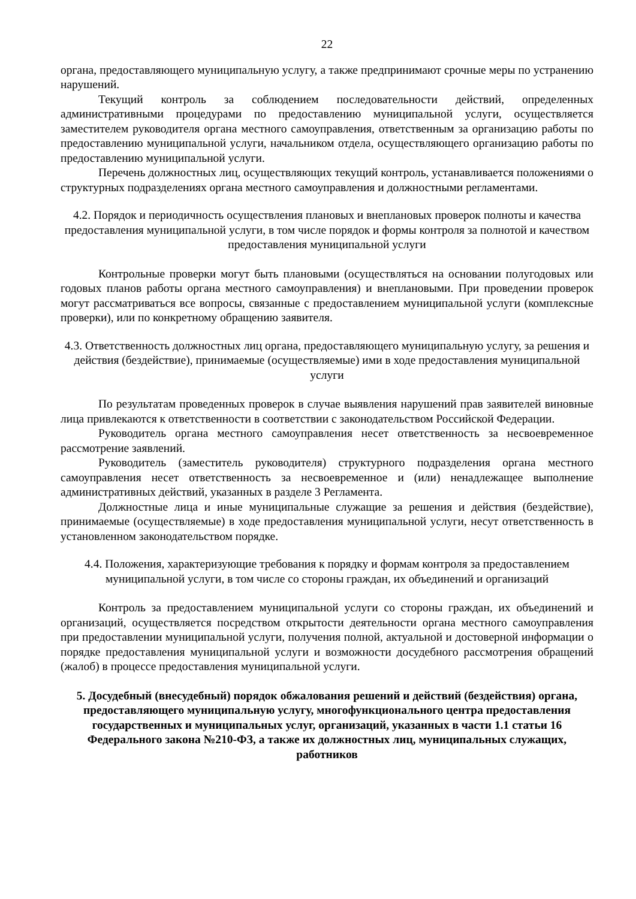22
органа, предоставляющего муниципальную услугу, а также предпринимают срочные меры по устранению нарушений.
Текущий контроль за соблюдением последовательности действий, определенных административными процедурами по предоставлению муниципальной услуги, осуществляется заместителем руководителя органа местного самоуправления, ответственным за организацию работы по предоставлению муниципальной услуги, начальником отдела, осуществляющего организацию работы по предоставлению муниципальной услуги.
Перечень должностных лиц, осуществляющих текущий контроль, устанавливается положениями о структурных подразделениях органа местного самоуправления и должностными регламентами.
4.2. Порядок и периодичность осуществления плановых и внеплановых проверок полноты и качества предоставления муниципальной услуги, в том числе порядок и формы контроля за полнотой и качеством предоставления муниципальной услуги
Контрольные проверки могут быть плановыми (осуществляться на основании полугодовых или годовых планов работы органа местного самоуправления) и внеплановыми. При проведении проверок могут рассматриваться все вопросы, связанные с предоставлением муниципальной услуги (комплексные проверки), или по конкретному обращению заявителя.
4.3. Ответственность должностных лиц органа, предоставляющего муниципальную услугу, за решения и действия (бездействие), принимаемые (осуществляемые) ими в ходе предоставления муниципальной услуги
По результатам проведенных проверок в случае выявления нарушений прав заявителей виновные лица привлекаются к ответственности в соответствии с законодательством Российской Федерации.
Руководитель органа местного самоуправления несет ответственность за несвоевременное рассмотрение заявлений.
Руководитель (заместитель руководителя) структурного подразделения органа местного самоуправления несет ответственность за несвоевременное и (или) ненадлежащее выполнение административных действий, указанных в разделе 3 Регламента.
Должностные лица и иные муниципальные служащие за решения и действия (бездействие), принимаемые (осуществляемые) в ходе предоставления муниципальной услуги, несут ответственность в установленном законодательством порядке.
4.4. Положения, характеризующие требования к порядку и формам контроля за предоставлением муниципальной услуги, в том числе со стороны граждан, их объединений и организаций
Контроль за предоставлением муниципальной услуги со стороны граждан, их объединений и организаций, осуществляется посредством открытости деятельности органа местного самоуправления при предоставлении муниципальной услуги, получения полной, актуальной и достоверной информации о порядке предоставления муниципальной услуги и возможности досудебного рассмотрения обращений (жалоб) в процессе предоставления муниципальной услуги.
5. Досудебный (внесудебный) порядок обжалования решений и действий (бездействия) органа, предоставляющего муниципальную услугу, многофункционального центра предоставления государственных и муниципальных услуг, организаций, указанных в части 1.1 статьи 16 Федерального закона №210-ФЗ, а также их должностных лиц, муниципальных служащих, работников